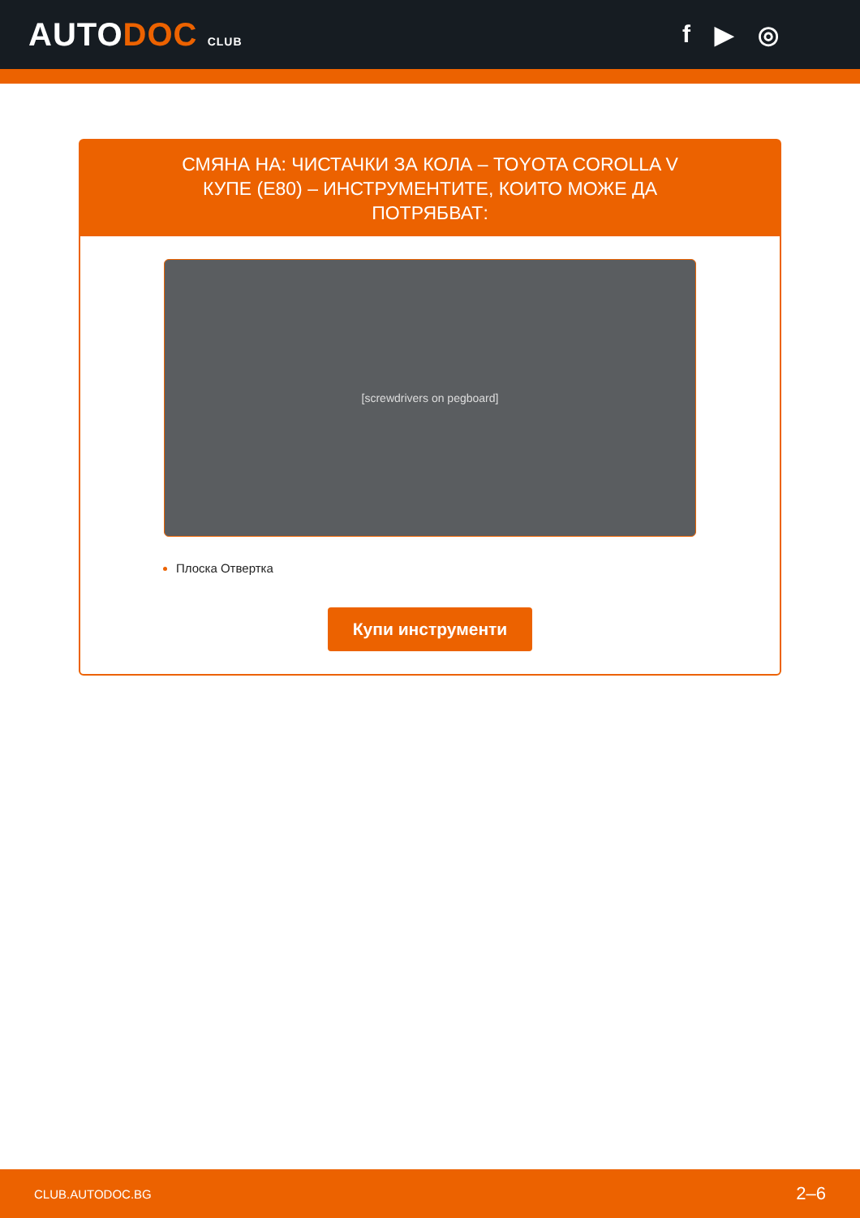AUTODOC CLUB
f ▶ ◎
СМЯНА НА: ЧИСТАЧКИ ЗА КОЛА – TOYOTA COROLLA V КУПЕ (E80) – ИНСТРУМЕНТИТЕ, КОИТО МОЖЕ ДА ПОТРЯБВАТ:
[screwdrivers on pegboard]
Плоска Отвертка
Купи инструменти
CLUB.AUTODOC.BG 2–6